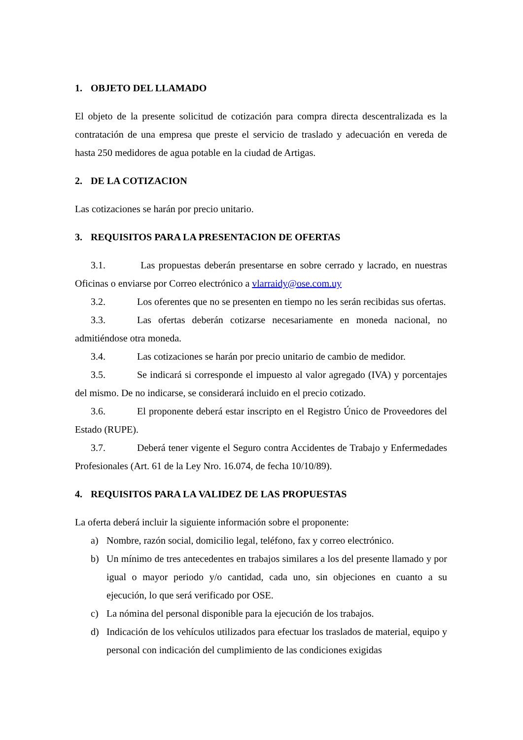1. OBJETO DEL LLAMADO
El objeto de la presente solicitud de cotización para compra directa descentralizada es la contratación de una empresa que preste el servicio de traslado y adecuación en vereda de hasta 250 medidores de agua potable en la ciudad de Artigas.
2. DE LA COTIZACION
Las cotizaciones se harán por precio unitario.
3. REQUISITOS PARA LA PRESENTACION DE OFERTAS
3.1. Las propuestas deberán presentarse en sobre cerrado y lacrado, en nuestras Oficinas o enviarse por Correo electrónico a vlarraidy@ose.com.uy
3.2. Los oferentes que no se presenten en tiempo no les serán recibidas sus ofertas.
3.3. Las ofertas deberán cotizarse necesariamente en moneda nacional, no admitiéndose otra moneda.
3.4. Las cotizaciones se harán por precio unitario de cambio de medidor.
3.5. Se indicará si corresponde el impuesto al valor agregado (IVA) y porcentajes del mismo. De no indicarse, se considerará incluido en el precio cotizado.
3.6. El proponente deberá estar inscripto en el Registro Único de Proveedores del Estado (RUPE).
3.7. Deberá tener vigente el Seguro contra Accidentes de Trabajo y Enfermedades Profesionales (Art. 61 de la Ley Nro. 16.074, de fecha 10/10/89).
4. REQUISITOS PARA LA VALIDEZ DE LAS PROPUESTAS
La oferta deberá incluir la siguiente información sobre el proponente:
a) Nombre, razón social, domicilio legal, teléfono, fax y correo electrónico.
b) Un mínimo de tres antecedentes en trabajos similares a los del presente llamado y por igual o mayor periodo y/o cantidad, cada uno, sin objeciones en cuanto a su ejecución, lo que será verificado por OSE.
c) La nómina del personal disponible para la ejecución de los trabajos.
d) Indicación de los vehículos utilizados para efectuar los traslados de material, equipo y personal con indicación del cumplimiento de las condiciones exigidas